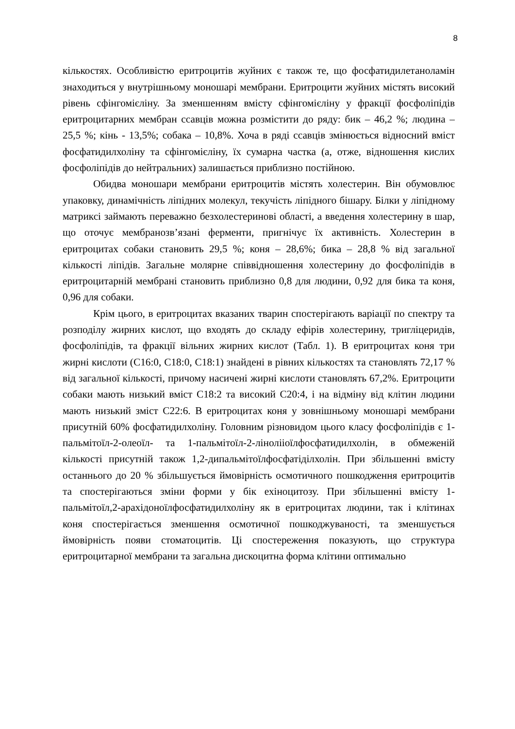8
кількостях. Особливістю еритроцитів жуйних є також те, що фосфатидилетаноламін знаходиться у внутрішньому моношарі мембрани. Еритроцити жуйних містять високий рівень сфінгомієліну. За зменшенням вмісту сфінгомієліну у фракції фосфоліпідів еритроцитарних мембран ссавців можна розмістити до ряду: бик – 46,2 %; людина – 25,5 %; кінь - 13,5%; собака – 10,8%. Хоча в ряді ссавців змінюється відносний вміст фосфатидилхоліну та сфінгомієліну, їх сумарна частка (а, отже, відношення кислих фосфоліпідів до нейтральних) залишається приблизно постійною.
Обидва моношари мембрани еритроцитів містять холестерин. Він обумовлює упаковку, динамічність ліпідних молекул, текучість ліпідного бішару. Білки у ліпідному матриксі займають переважно безхолестеринові області, а введення холестерину в шар, що оточує мембранозв’язані ферменти, пригнічує їх активність. Холестерин в еритроцитах собаки становить 29,5 %; коня – 28,6%; бика – 28,8 % від загальної кількості ліпідів. Загальне молярне співвідношення холестерину до фосфоліпідів в еритроцитарній мембрані становить приблизно 0,8 для людини, 0,92 для бика та коня, 0,96 для собаки.
Крім цього, в еритроцитах вказаних тварин спостерігають варіації по спектру та розподілу жирних кислот, що входять до складу ефірів холестерину, тригліцеридів, фосфоліпідів, та фракції вільних жирних кислот (Табл. 1). В еритроцитах коня три жирні кислоти (С16:0, С18:0, С18:1) знайдені в рівних кількостях та становлять 72,17 % від загальної кількості, причому насичені жирні кислоти становлять 67,2%. Еритроцити собаки мають низький вміст С18:2 та високий С20:4, і на відміну від клітин людини мають низький зміст С22:6. В еритроцитах коня у зовнішньому моношарі мембрани присутній 60% фосфатидилхоліну. Головним різновидом цього класу фосфоліпідів є 1-пальмітоїл-2-олеоїл- та 1-пальмітоїл-2-лінолііоїлфосфатидилхолін, в обмеженій кількості присутній також 1,2-дипальмітоїлфосфатіділхолін. При збільшенні вмісту останнього до 20 % збільшується ймовірність осмотичного пошкодження еритроцитів та спостерігаються зміни форми у бік ехіноцитозу. При збільшенні вмісту 1-пальмітоїл,2-арахідоноїлфосфатидилхоліну як в еритроцитах людини, так і клітинах коня спостерігається зменшення осмотичної пошкоджуваності, та зменшується ймовірність появи стоматоцитів. Ці спостереження показують, що структура еритроцитарної мембрани та загальна дискоцитна форма клітини оптимально